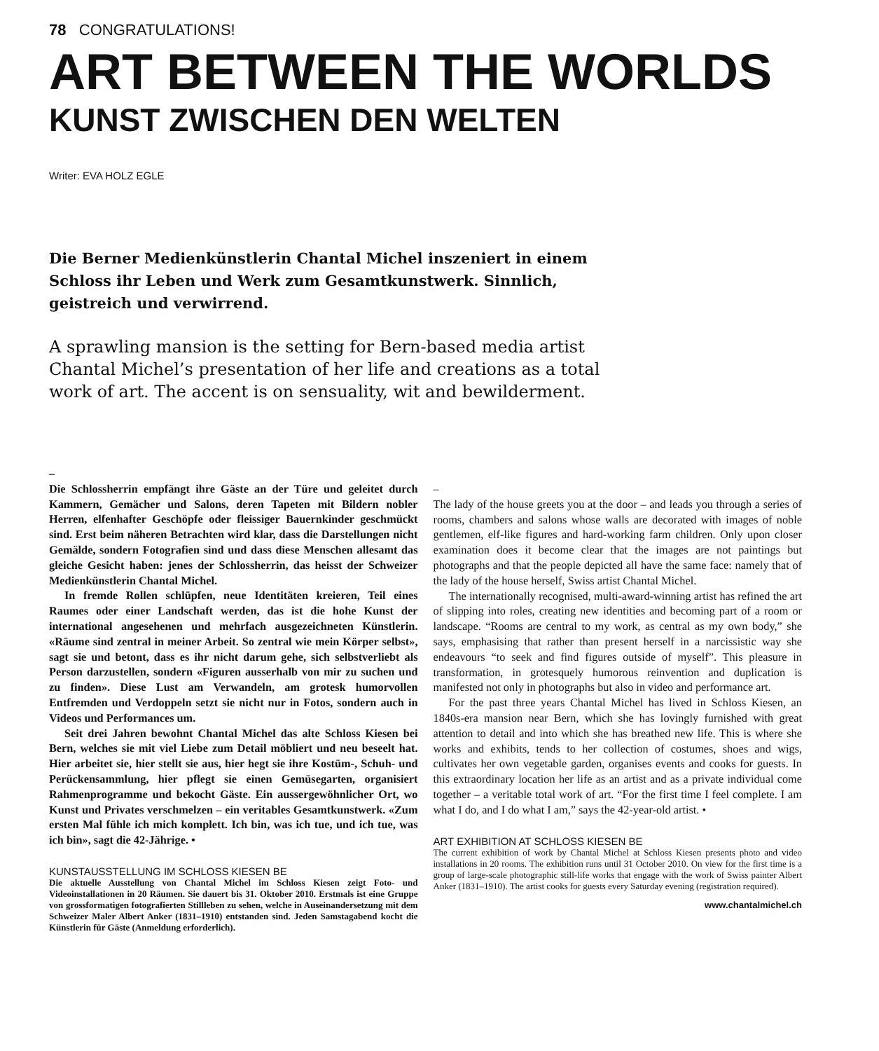78 CONGRATULATIONS!
ART BETWEEN THE WORLDS
KUNST ZWISCHEN DEN WELTEN
Writer: EVA HOLZ EGLE
Die Berner Medienkünstlerin Chantal Michel inszeniert in einem Schloss ihr Leben und Werk zum Gesamtkunstwerk. Sinnlich, geistreich und verwirrend.
A sprawling mansion is the setting for Bern-based media artist Chantal Michel’s presentation of her life and creations as a total work of art. The accent is on sensuality, wit and bewilderment.
–
Die Schlossherrin empfängt ihre Gäste an der Türe und geleitet durch Kammern, Gemächer und Salons, deren Tapeten mit Bildern nobler Herren, elfenhafter Geschöpfe oder fleissiger Bauernkinder geschmückt sind. Erst beim näheren Betrachten wird klar, dass die Darstellungen nicht Gemälde, sondern Fotografien sind und dass diese Menschen allesamt das gleiche Gesicht haben: jenes der Schlossherrin, das heisst der Schweizer Medienkünstlerin Chantal Michel.
In fremde Rollen schlüpfen, neue Identitäten kreieren, Teil eines Raumes oder einer Landschaft werden, das ist die hohe Kunst der international angesehenen und mehrfach ausgezeichneten Künstlerin. «Räume sind zentral in meiner Arbeit. So zentral wie mein Körper selbst», sagt sie und betont, dass es ihr nicht darum gehe, sich selbstverliebt als Person darzustellen, sondern «Figuren ausserhalb von mir zu suchen und zu finden». Diese Lust am Verwandeln, am grotesk humorvollen Entfremden und Verdoppeln setzt sie nicht nur in Fotos, sondern auch in Videos und Performances um.
Seit drei Jahren bewohnt Chantal Michel das alte Schloss Kiesen bei Bern, welches sie mit viel Liebe zum Detail möbliert und neu beseelt hat. Hier arbeitet sie, hier stellt sie aus, hier hegt sie ihre Kostüm-, Schuh- und Perückensammlung, hier pflegt sie einen Gemüsegarten, organisiert Rahmenprogramme und bekocht Gäste. Ein aussergewöhnlicher Ort, wo Kunst und Privates verschmelzen – ein veritables Gesamtkunstwerk. «Zum ersten Mal fühle ich mich komplett. Ich bin, was ich tue, und ich tue, was ich bin», sagt die 42-Jährige. •
KUNSTAUSSTELLUNG IM SCHLOSS KIESEN BE
Die aktuelle Ausstellung von Chantal Michel im Schloss Kiesen zeigt Foto- und Videoinstallationen in 20 Räumen. Sie dauert bis 31. Oktober 2010. Erstmals ist eine Gruppe von grossformatigen fotografierten Stillleben zu sehen, welche in Auseinandersetzung mit dem Schweizer Maler Albert Anker (1831–1910) entstanden sind. Jeden Samstagabend kocht die Künstlerin für Gäste (Anmeldung erforderlich).
–
The lady of the house greets you at the door – and leads you through a series of rooms, chambers and salons whose walls are decorated with images of noble gentlemen, elf-like figures and hard-working farm children. Only upon closer examination does it become clear that the images are not paintings but photographs and that the people depicted all have the same face: namely that of the lady of the house herself, Swiss artist Chantal Michel.
The internationally recognised, multi-award-winning artist has refined the art of slipping into roles, creating new identities and becoming part of a room or landscape. “Rooms are central to my work, as central as my own body,” she says, emphasising that rather than present herself in a narcissistic way she endeavours “to seek and find figures outside of myself”. This pleasure in transformation, in grotesquely humorous reinvention and duplication is manifested not only in photographs but also in video and performance art.
For the past three years Chantal Michel has lived in Schloss Kiesen, an 1840s-era mansion near Bern, which she has lovingly furnished with great attention to detail and into which she has breathed new life. This is where she works and exhibits, tends to her collection of costumes, shoes and wigs, cultivates her own vegetable garden, organises events and cooks for guests. In this extraordinary location her life as an artist and as a private individual come together – a veritable total work of art. “For the first time I feel complete. I am what I do, and I do what I am,” says the 42-year-old artist. •
ART EXHIBITION AT SCHLOSS KIESEN BE
The current exhibition of work by Chantal Michel at Schloss Kiesen presents photo and video installations in 20 rooms. The exhibition runs until 31 October 2010. On view for the first time is a group of large-scale photographic still-life works that engage with the work of Swiss painter Albert Anker (1831–1910). The artist cooks for guests every Saturday evening (registration required).
www.chantalmichel.ch